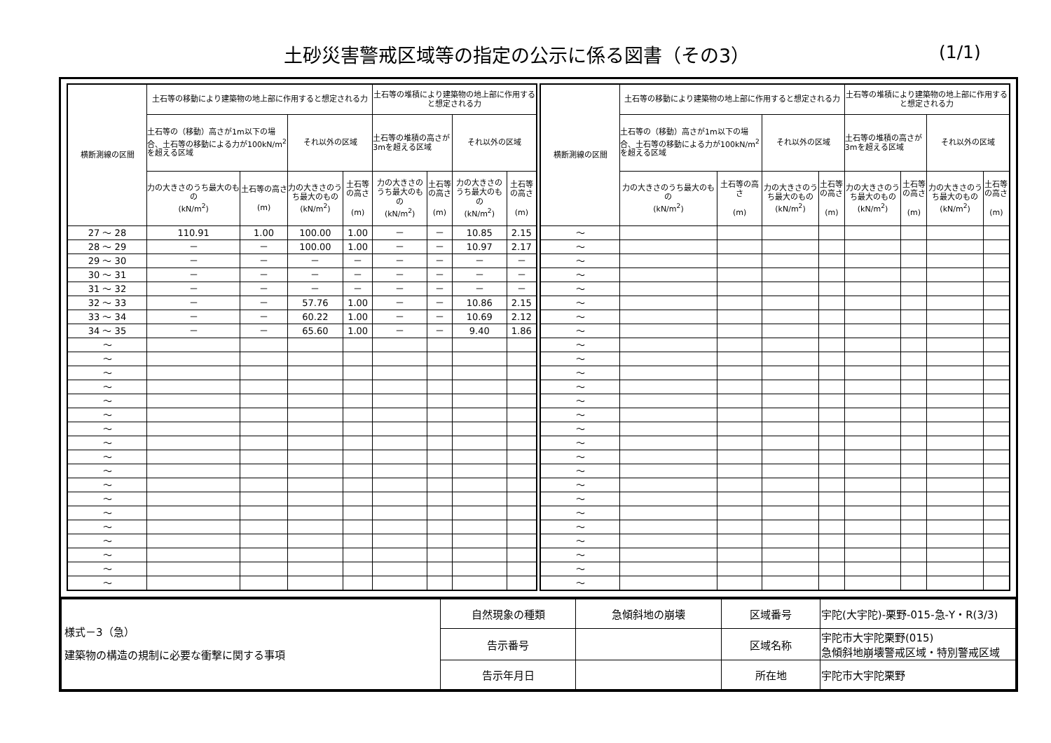土砂災害警戒区域等の指定の公示に係る図書（その3）
(1/1)
| 横断測線の区間 | 土石等の移動により建築物の地上部に作用すると想定される力 | | | | 土石等の堆積により建築物の地上部に作用すると想定される力 | | | |
| --- | --- | --- | --- | --- | --- | --- | --- | --- |
| | 土石等の（移動）高さが1m以下の場合、土石等の移動による力が100kN/m<sup>2</sup>を超える区域 | | それ以外の区域 | | 土石等の堆積の高さが3mを超える区域 | | それ以外の区域 | |
| | 力の大きさのうち最大のもの (kN/m<sup>2</sup>) | 土石等の高さ (m) | 力の大きさのうち最大のもの (kN/m<sup>2</sup>) | 土石等の高さ (m) | 力の大きさのうち最大のもの (kN/m<sup>2</sup>) | 土石等の高さ (m) | 力の大きさのうち最大のもの (kN/m<sup>2</sup>) | 土石等の高さ (m) |
| 27 ～ 28 | 110.91 | 1.00 | 100.00 | 1.00 | － | － | 10.85 | 2.15 |
| 28 ～ 29 | － | － | 100.00 | 1.00 | － | － | 10.97 | 2.17 |
| 29 ～ 30 | － | － | － | － | － | － | － | － |
| 30 ～ 31 | － | － | － | － | － | － | － | － |
| 31 ～ 32 | － | － | － | － | － | － | － | － |
| 32 ～ 33 | － | － | 57.76 | 1.00 | － | － | 10.86 | 2.15 |
| 33 ～ 34 | － | － | 60.22 | 1.00 | － | － | 10.69 | 2.12 |
| 34 ～ 35 | － | － | 65.60 | 1.00 | － | － | 9.40 | 1.86 |
| ～ | | | | | | | | |
| ～ | | | | | | | | |
| ～ | | | | | | | | |
| ～ | | | | | | | | |
| ～ | | | | | | | | |
| ～ | | | | | | | | |
| ～ | | | | | | | | |
| ～ | | | | | | | | |
| ～ | | | | | | | | |
| ～ | | | | | | | | |
| ～ | | | | | | | | |
| ～ | | | | | | | | |
| ～ | | | | | | | | |
| ～ | | | | | | | | |
| ～ | | | | | | | | |
| ～ | | | | | | | | |
| ～ | | | | | | | | |
| ～ | | | | | | | | |
| 横断測線の区間 | 土石等の移動により建築物の地上部に作用すると想定される力 | | | | 土石等の堆積により建築物の地上部に作用すると想定される力 | | | |
| --- | --- | --- | --- | --- | --- | --- | --- | --- |
| | 土石等の（移動）高さが1m以下の場合、土石等の移動による力が100kN/m<sup>2</sup>を超える区域 | | それ以外の区域 | | 土石等の堆積の高さが3mを超える区域 | | それ以外の区域 | |
| | 力の大きさのうち最大のもの (kN/m<sup>2</sup>) | 土石等の高さ (m) | 力の大きさのうち最大のもの (kN/m<sup>2</sup>) | 土石等の高さ (m) | 力の大きさのうち最大のもの (kN/m<sup>2</sup>) | 土石等の高さ (m) | 力の大きさのうち最大のもの (kN/m<sup>2</sup>) | 土石等の高さ (m) |
| ～ | | | | | | | | |
| ～ | | | | | | | | |
| ～ | | | | | | | | |
| ～ | | | | | | | | |
| ～ | | | | | | | | |
| ～ | | | | | | | | |
| ～ | | | | | | | | |
| ～ | | | | | | | | |
| ～ | | | | | | | | |
| ～ | | | | | | | | |
| ～ | | | | | | | | |
| ～ | | | | | | | | |
| ～ | | | | | | | | |
| ～ | | | | | | | | |
| ～ | | | | | | | | |
| ～ | | | | | | | | |
| ～ | | | | | | | | |
| ～ | | | | | | | | |
| ～ | | | | | | | | |
| ～ | | | | | | | | |
| ～ | | | | | | | | |
| ～ | | | | | | | | |
| ～ | | | | | | | | |
| ～ | | | | | | | | |
| ～ | | | | | | | | |
| ～ | | | | | | | | |
| 様式－3（急） 建築物の構造の規制に必要な衝撃に関する事項 | 自然現象の種類 | 急傾斜地の崩壊 | 区域番号 | 宇陀(大宇陀)-栗野-015-急-Y・R(3/3) |
| | 告示番号 | | 区域名称 | 宇陀市大宇陀栗野(015) 急傾斜地崩壊警戒区域・特別警戒区域 |
| | 告示年月日 | | 所在地 | 宇陀市大宇陀栗野 |